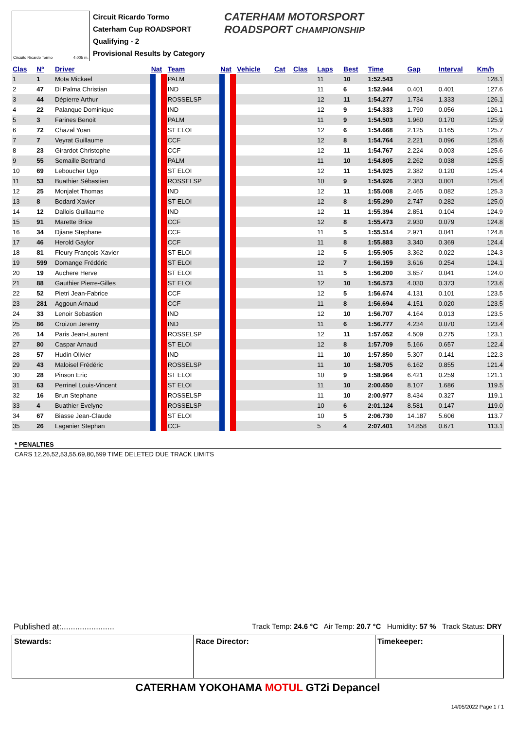Circuito Ricardo Tormo 4.005 m.
Circuit Ricardo Tormo
Caterham Cup ROADSPORT
Qualifying - 2
Provisional Results by Category
CATERHAM MOTORSPORT
ROADSPORT CHAMPIONSHIP
| Clas | Nº | Driver | Nat | Team | Nat | Vehicle | Cat | Clas | Laps | Best | Time | Gap | Interval | Km/h |
| --- | --- | --- | --- | --- | --- | --- | --- | --- | --- | --- | --- | --- | --- | --- |
| 1 | 1 | Mota Mickael | | PALM | | | | | 11 | 10 | 1:52.543 | | | 128.1 |
| 2 | 47 | Di Palma Christian | | IND | | | | | 11 | 6 | 1:52.944 | 0.401 | 0.401 | 127.6 |
| 3 | 44 | Dépierre Arthur | | ROSSELSP | | | | | 12 | 11 | 1:54.277 | 1.734 | 1.333 | 126.1 |
| 4 | 22 | Palanque Dominique | | IND | | | | | 12 | 9 | 1:54.333 | 1.790 | 0.056 | 126.1 |
| 5 | 3 | Farines Benoit | | PALM | | | | | 11 | 9 | 1:54.503 | 1.960 | 0.170 | 125.9 |
| 6 | 72 | Chazal Yoan | | ST ELOI | | | | | 12 | 6 | 1:54.668 | 2.125 | 0.165 | 125.7 |
| 7 | 7 | Veyrat Guillaume | | CCF | | | | | 12 | 8 | 1:54.764 | 2.221 | 0.096 | 125.6 |
| 8 | 23 | Girardot Christophe | | CCF | | | | | 12 | 11 | 1:54.767 | 2.224 | 0.003 | 125.6 |
| 9 | 55 | Semaille Bertrand | | PALM | | | | | 11 | 10 | 1:54.805 | 2.262 | 0.038 | 125.5 |
| 10 | 69 | Leboucher Ugo | | ST ELOI | | | | | 12 | 11 | 1:54.925 | 2.382 | 0.120 | 125.4 |
| 11 | 53 | Buathier Sébastien | | ROSSELSP | | | | | 10 | 9 | 1:54.926 | 2.383 | 0.001 | 125.4 |
| 12 | 25 | Monjalet Thomas | | IND | | | | | 12 | 11 | 1:55.008 | 2.465 | 0.082 | 125.3 |
| 13 | 8 | Bodard Xavier | | ST ELOI | | | | | 12 | 8 | 1:55.290 | 2.747 | 0.282 | 125.0 |
| 14 | 12 | Dallois Guillaume | | IND | | | | | 12 | 11 | 1:55.394 | 2.851 | 0.104 | 124.9 |
| 15 | 91 | Marette Brice | | CCF | | | | | 12 | 8 | 1:55.473 | 2.930 | 0.079 | 124.8 |
| 16 | 34 | Djiane Stephane | | CCF | | | | | 11 | 5 | 1:55.514 | 2.971 | 0.041 | 124.8 |
| 17 | 46 | Herold Gaylor | | CCF | | | | | 11 | 8 | 1:55.883 | 3.340 | 0.369 | 124.4 |
| 18 | 81 | Fleury François-Xavier | | ST ELOI | | | | | 12 | 5 | 1:55.905 | 3.362 | 0.022 | 124.3 |
| 19 | 599 | Domange Frédéric | | ST ELOI | | | | | 12 | 7 | 1:56.159 | 3.616 | 0.254 | 124.1 |
| 20 | 19 | Auchere Herve | | ST ELOI | | | | | 11 | 5 | 1:56.200 | 3.657 | 0.041 | 124.0 |
| 21 | 88 | Gauthier Pierre-Gilles | | ST ELOI | | | | | 12 | 10 | 1:56.573 | 4.030 | 0.373 | 123.6 |
| 22 | 52 | Pietri Jean-Fabrice | | CCF | | | | | 12 | 5 | 1:56.674 | 4.131 | 0.101 | 123.5 |
| 23 | 281 | Aggoun Arnaud | | CCF | | | | | 11 | 8 | 1:56.694 | 4.151 | 0.020 | 123.5 |
| 24 | 33 | Lenoir Sebastien | | IND | | | | | 12 | 10 | 1:56.707 | 4.164 | 0.013 | 123.5 |
| 25 | 86 | Croizon Jeremy | | IND | | | | | 11 | 6 | 1:56.777 | 4.234 | 0.070 | 123.4 |
| 26 | 14 | Paris Jean-Laurent | | ROSSELSP | | | | | 12 | 11 | 1:57.052 | 4.509 | 0.275 | 123.1 |
| 27 | 80 | Caspar Arnaud | | ST ELOI | | | | | 12 | 8 | 1:57.709 | 5.166 | 0.657 | 122.4 |
| 28 | 57 | Hudin Olivier | | IND | | | | | 11 | 10 | 1:57.850 | 5.307 | 0.141 | 122.3 |
| 29 | 43 | Maloisel Frédéric | | ROSSELSP | | | | | 11 | 10 | 1:58.705 | 6.162 | 0.855 | 121.4 |
| 30 | 28 | Pinson Eric | | ST ELOI | | | | | 10 | 9 | 1:58.964 | 6.421 | 0.259 | 121.1 |
| 31 | 63 | Perrinel Louis-Vincent | | ST ELOI | | | | | 11 | 10 | 2:00.650 | 8.107 | 1.686 | 119.5 |
| 32 | 16 | Brun Stephane | | ROSSELSP | | | | | 11 | 10 | 2:00.977 | 8.434 | 0.327 | 119.1 |
| 33 | 4 | Buathier Evelyne | | ROSSELSP | | | | | 10 | 6 | 2:01.124 | 8.581 | 0.147 | 119.0 |
| 34 | 67 | Biasse Jean-Claude | | ST ELOI | | | | | 10 | 5 | 2:06.730 | 14.187 | 5.606 | 113.7 |
| 35 | 26 | Laganier Stephan | | CCF | | | | | 5 | 4 | 2:07.401 | 14.858 | 0.671 | 113.1 |
* PENALTIES
CARS 12,26,52,53,55,69,80,599 TIME DELETED DUE TRACK LIMITS
Published at:....................... Track Temp: 24.6 °C Air Temp: 20.7 °C Humidity: 57 % Track Status: DRY
Stewards: Race Director: Timekeeper:
CATERHAM YOKOHAMA MOTUL GT2i Depancel
14/05/2022 Page 1 / 1